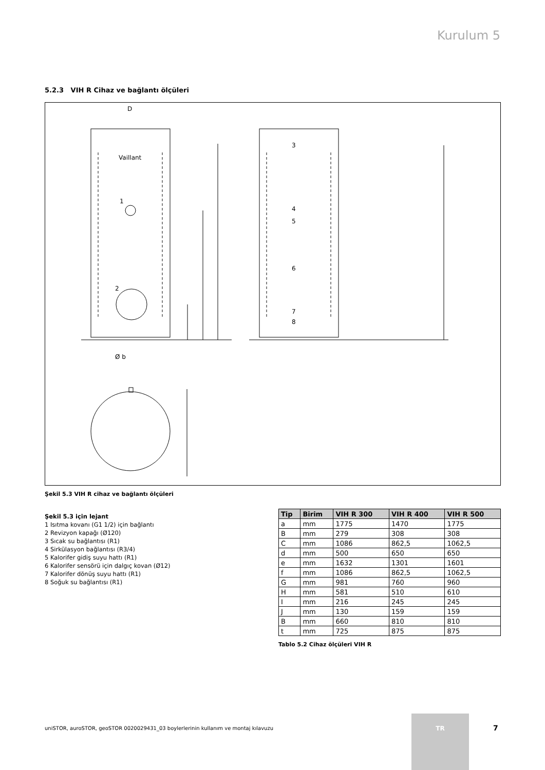Kurulum 5
5.2.3 VIH R Cihaz ve bağlantı ölçüleri
D
Ø b
Vaillant
1
2
3
4
5
6
7
8
Şekil 5.3 VIH R cihaz ve bağlantı ölçüleri
Şekil 5.3 için lejant
1 Isıtma kovanı (G1 1/2) için bağlantı
2 Revizyon kapağı (Ø120)
3 Sıcak su bağlantısı (R1)
4 Sirkülasyon bağlantısı (R3/4)
5 Kalorifer gidiş suyu hattı (R1)
6 Kalorifer sensörü için dalgıç kovan (Ø12)
7 Kalorifer dönüş suyu hattı (R1)
8 Soğuk su bağlantısı (R1)
| Tip | Birim | VIH R 300 | VIH R 400 | VIH R 500 |
| --- | --- | --- | --- | --- |
| a | mm | 1775 | 1470 | 1775 |
| B | mm | 279 | 308 | 308 |
| C | mm | 1086 | 862,5 | 1062,5 |
| d | mm | 500 | 650 | 650 |
| e | mm | 1632 | 1301 | 1601 |
| f | mm | 1086 | 862,5 | 1062,5 |
| G | mm | 981 | 760 | 960 |
| H | mm | 581 | 510 | 610 |
| I | mm | 216 | 245 | 245 |
| J | mm | 130 | 159 | 159 |
| B | mm | 660 | 810 | 810 |
| t | mm | 725 | 875 | 875 |
Tablo 5.2 Cihaz ölçüleri VIH R
uniSTOR, auroSTOR, geoSTOR 0020029431_03 boylerlerinin kullanım ve montaj kılavuzu
TR
7